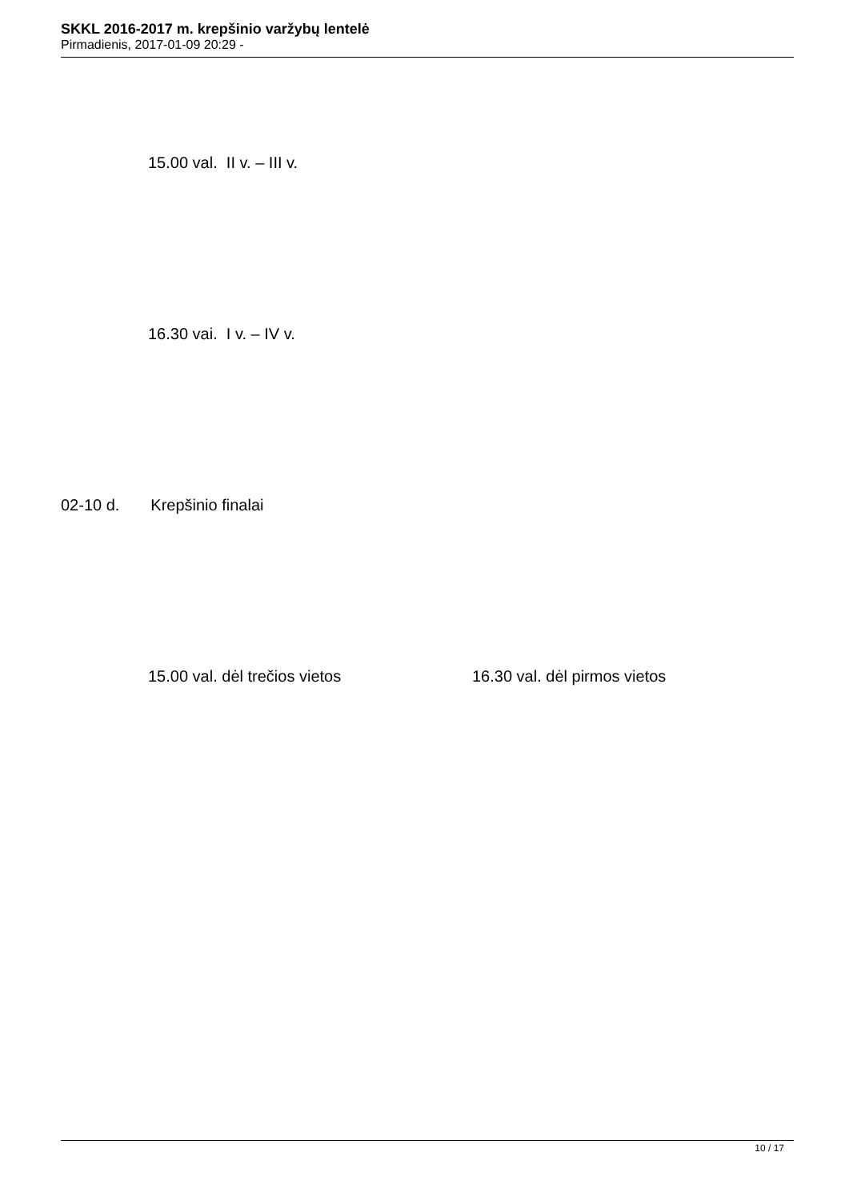SKKL 2016-2017 m. krepšinio varžybų lentelė
Pirmadienis, 2017-01-09 20:29 -
15.00 val. II v. – III v.
16.30 vai. I v. – IV v.
02-10 d. Krepšinio finalai
15.00 val. dėl trečios vietos 16.30 val. dėl pirmos vietos
10 / 17